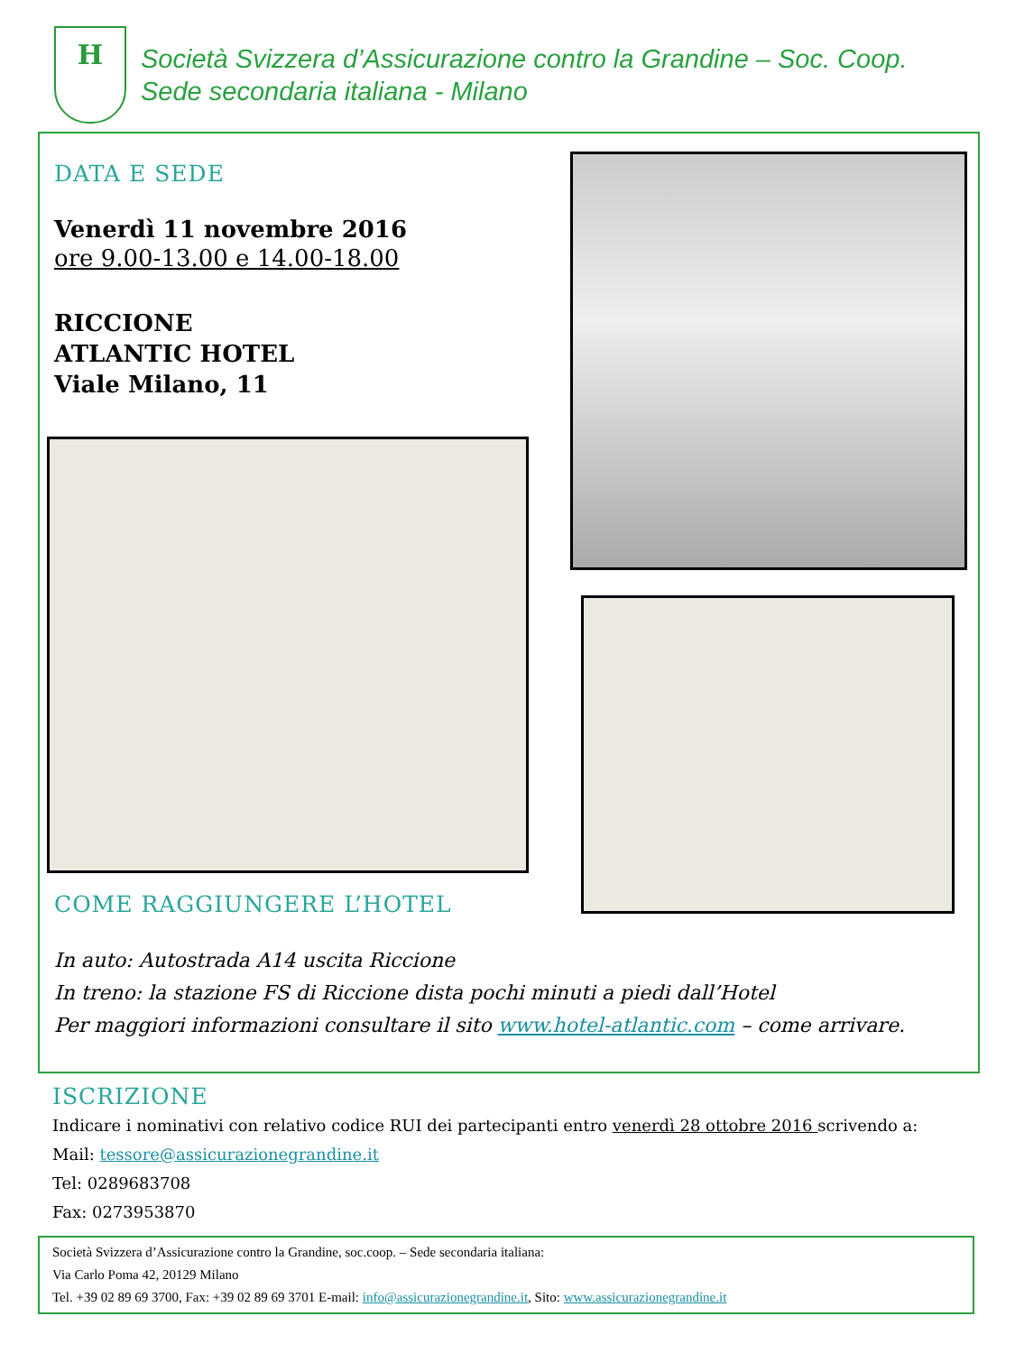H
Società Svizzera d’Assicurazione contro la Grandine – Soc. Coop.
Sede secondaria italiana - Milano
DATA E SEDE
Venerdì 11 novembre 2016
ore 9.00-13.00 e 14.00-18.00
RICCIONE
ATLANTIC HOTEL
Viale Milano, 11
COME RAGGIUNGERE L’HOTEL
In auto: Autostrada A14 uscita Riccione
In treno: la stazione FS di Riccione dista pochi minuti a piedi dall’Hotel
Per maggiori informazioni consultare il sito www.hotel-atlantic.com – come arrivare.
ISCRIZIONE
Indicare i nominativi con relativo codice RUI dei partecipanti entro venerdì 28 ottobre 2016 scrivendo a:
Mail: tessore@assicurazionegrandine.it
Tel: 0289683708
Fax: 0273953870
Società Svizzera d’Assicurazione contro la Grandine, soc.coop. – Sede secondaria italiana:
Via Carlo Poma 42, 20129 Milano
Tel. +39 02 89 69 3700, Fax: +39 02 89 69 3701 E-mail: info@assicurazionegrandine.it, Sito: www.assicurazionegrandine.it